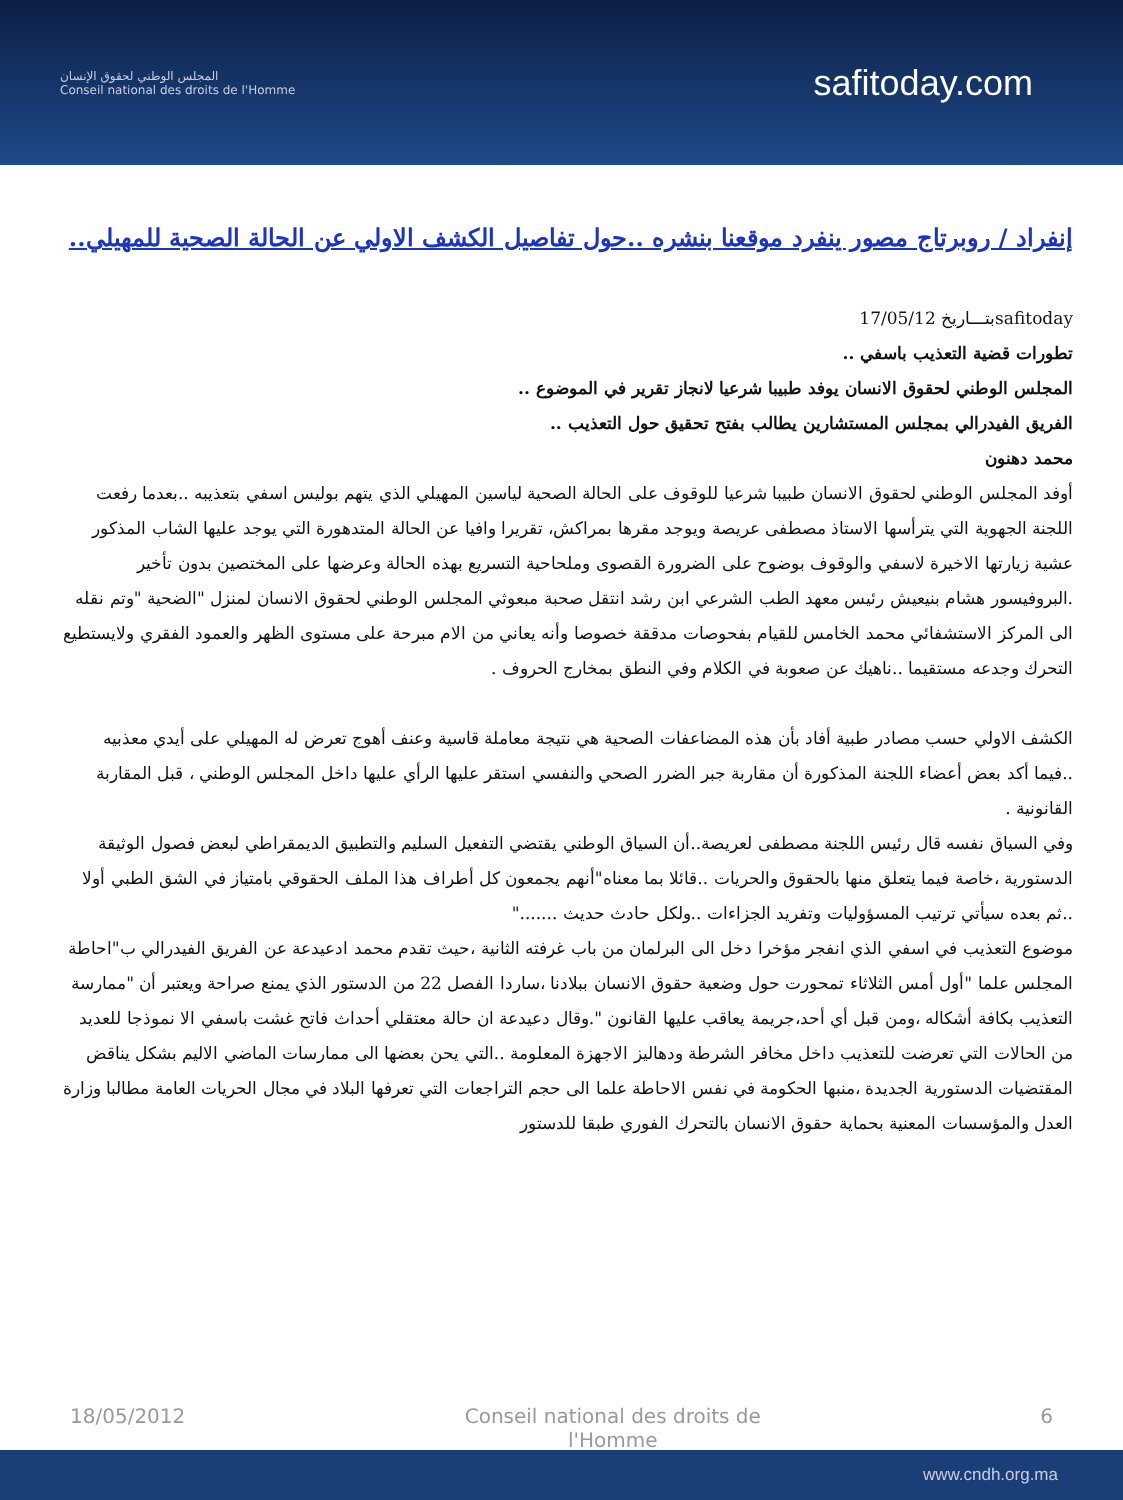المجلس الوطني لحقوق الإنسان
Conseil national des droits de l'Homme
safitoday.com
إنفراد / روبرتاج مصور ينفرد موقعنا بنشره ..حول تفاصيل الكشف الاولي عن الحالة الصحية للمهيلي..
safitodayبتـــاريخ 17/05/12
تطورات قضية التعذيب باسفي ..
المجلس الوطني لحقوق الانسان يوفد طبيبا شرعيا لانجاز تقرير في الموضوع ..
الفريق الفيدرالي بمجلس المستشارين يطالب بفتح تحقيق حول التعذيب ..
محمد دهنون
أوفد المجلس الوطني لحقوق الانسان طبيبا شرعيا للوقوف على الحالة الصحية لياسين المهيلي الذي يتهم بوليس اسفي بتعذيبه ..بعدما رفعت اللجنة الجهوية التي يترأسها الاستاذ مصطفى عريصة ويوجد مقرها بمراكش، تقريرا وافيا عن الحالة المتدهورة التي يوجد عليها الشاب المذكور عشية زيارتها الاخيرة لاسفي والوقوف بوضوح على الضرورة القصوى وملحاحية التسريع بهذه الحالة وعرضها على المختصين بدون تأخير .البروفيسور هشام بنيعيش رئيس معهد الطب الشرعي ابن رشد انتقل صحبة مبعوثي المجلس الوطني لحقوق الانسان لمنزل "الضحية "وتم نقله الى المركز الاستشفائي محمد الخامس للقيام بفحوصات مدققة خصوصا وأنه يعاني من الام مبرحة على مستوى الظهر والعمود الفقري ولايستطيع التحرك وجدعه مستقيما ..ناهيك عن صعوبة في الكلام وفي النطق بمخارج الحروف .
الكشف الاولي حسب مصادر طبية أفاد بأن هذه المضاعفات الصحية هي نتيجة معاملة قاسية وعنف أهوج تعرض له المهيلي على أيدي معذبيه ..فيما أكد بعض أعضاء اللجنة المذكورة أن مقاربة جبر الضرر الصحي والنفسي استقر عليها الرأي عليها داخل المجلس الوطني ، قبل المقاربة القانونية .
وفي السياق نفسه قال رئيس اللجنة مصطفى لعريصة..أن السياق الوطني يقتضي التفعيل السليم والتطبيق الديمقراطي لبعض فصول الوثيقة الدستورية ،خاصة فيما يتعلق منها بالحقوق والحريات ..قائلا بما معناه"أنهم يجمعون كل أطراف هذا الملف الحقوقي بامتياز في الشق الطبي أولا ..ثم بعده سيأتي ترتيب المسؤوليات وتفريد الجزاءات ..ولكل حادث حديث ......."
موضوع التعذيب في اسفي الذي انفجر مؤخرا دخل الى البرلمان من باب غرفته الثانية ،حيث تقدم محمد ادعيدعة عن الفريق الفيدرالي ب"احاطة المجلس علما "أول أمس الثلاثاء تمحورت حول وضعية حقوق الانسان ببلادنا ،ساردا الفصل 22 من الدستور الذي يمنع صراحة ويعتبر أن "ممارسة التعذيب بكافة أشكاله ،ومن قبل أي أحد،جريمة يعاقب عليها القانون ".وقال دعيدعة ان حالة معتقلي أحداث فاتح غشت باسفي الا نموذجا للعديد من الحالات التي تعرضت للتعذيب داخل مخافر الشرطة ودهاليز الاجهزة المعلومة ..التي يحن بعضها الى ممارسات الماضي الاليم بشكل يناقض المقتضيات الدستورية الجديدة ،منبها الحكومة في نفس الاحاطة علما الى حجم التراجعات التي تعرفها البلاد في مجال الحريات العامة مطالبا وزارة العدل والمؤسسات المعنية بحماية حقوق الانسان بالتحرك الفوري طبقا للدستور
18/05/2012 Conseil national des droits de
l'Homme 6
www.cndh.org.ma